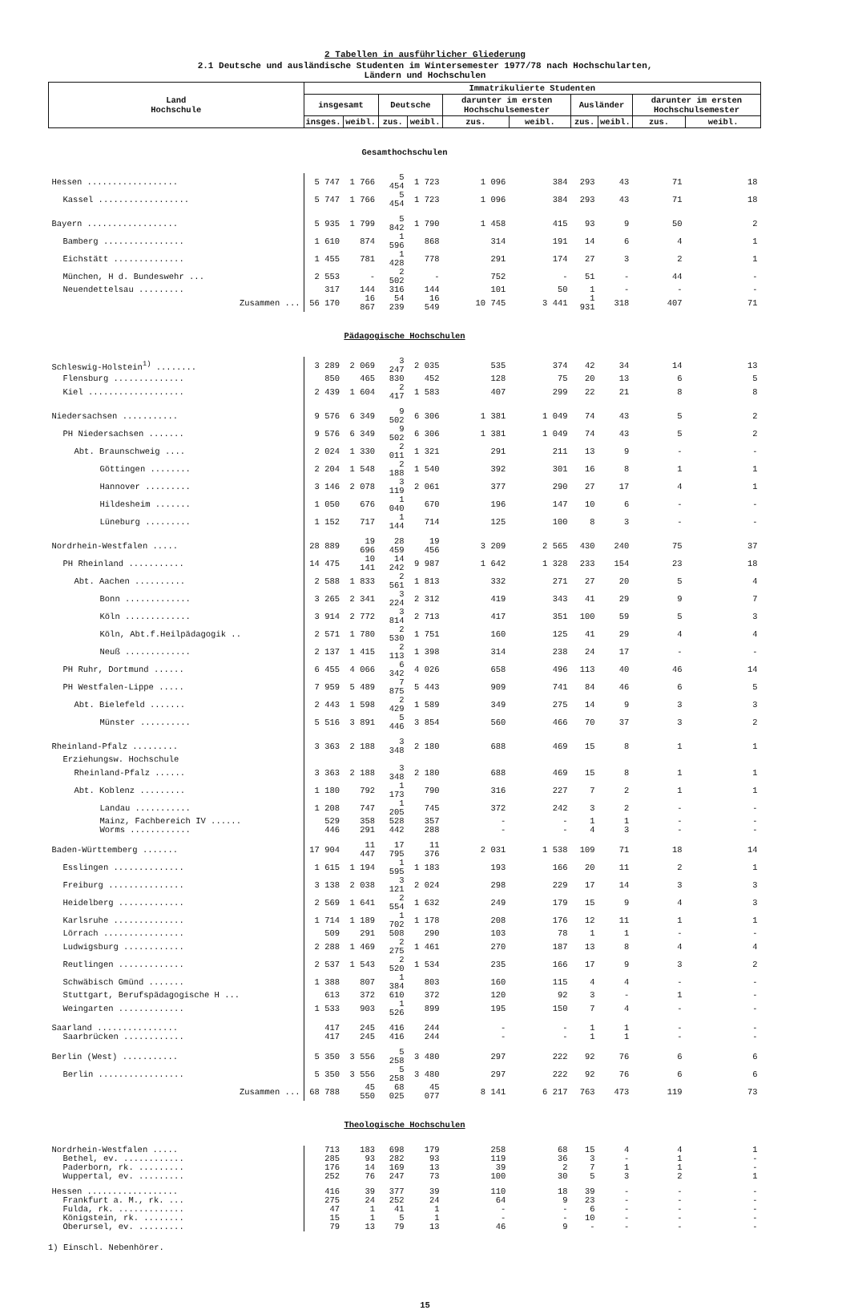2 Tabellen in ausführlicher Gliederung
2.1 Deutsche und ausländische Studenten im Wintersemester 1977/78 nach Hochschularten,
Ländern und Hochschulen
| Land Hochschule | Immatrikulierte Studenten | | | | | | | | | |
| --- | --- | --- | --- | --- | --- | --- | --- | --- | --- | --- |
| | insgesamt | | Deutsche | | darunter im ersten Hochschulsemester | | Ausländer | | darunter im ersten Hochschulsemester | |
| | insges. | weibl. | zus. | weibl. | zus. | weibl. | zus. | weibl. | zus. | weibl. |
| Gesamthochschulen | | | | | | | | | | |
| Hessen .................. | 5 747 | 1 766 | 5 454 | 1 723 | 1 096 | 384 | 293 | 43 | 71 | 18 |
| Kassel .................. | 5 747 | 1 766 | 5 454 | 1 723 | 1 096 | 384 | 293 | 43 | 71 | 18 |
| Bayern .................. | 5 935 | 1 799 | 5 842 | 1 790 | 1 458 | 415 | 93 | 9 | 50 | 2 |
| Bamberg ................ | 1 610 | 874 | 1 596 | 868 | 314 | 191 | 14 | 6 | 4 | 1 |
| Eichstätt .............. | 1 455 | 781 | 1 428 | 778 | 291 | 174 | 27 | 3 | 2 | 1 |
| München, H d. Bundeswehr ... | 2 553 | - | 2 502 | - | 752 | - | 51 | - | 44 | - |
| Neuendettelsau ......... | 317 | 144 | 316 | 144 | 101 | 50 | 1 | - | - | - |
| Zusammen ... | 56 170 | 16 867 | 54 239 | 16 549 | 10 745 | 3 441 | 1 931 | 318 | 407 | 71 |
| Pädagogische Hochschulen | | | | | | | | | | |
| Schleswig-Holstein<sup>1)</sup> ........ | 3 289 | 2 069 | 3 247 | 2 035 | 535 | 374 | 42 | 34 | 14 | 13 |
| Flensburg .............. | 850 | 465 | 830 | 452 | 128 | 75 | 20 | 13 | 6 | 5 |
| Kiel ................... | 2 439 | 1 604 | 2 417 | 1 583 | 407 | 299 | 22 | 21 | 8 | 8 |
| Niedersachsen ........... | 9 576 | 6 349 | 9 502 | 6 306 | 1 381 | 1 049 | 74 | 43 | 5 | 2 |
| PH Niedersachsen ....... | 9 576 | 6 349 | 9 502 | 6 306 | 1 381 | 1 049 | 74 | 43 | 5 | 2 |
| Abt. Braunschweig .... | 2 024 | 1 330 | 2 011 | 1 321 | 291 | 211 | 13 | 9 | - | - |
| Göttingen ........ | 2 204 | 1 548 | 2 188 | 1 540 | 392 | 301 | 16 | 8 | 1 | 1 |
| Hannover ......... | 3 146 | 2 078 | 3 119 | 2 061 | 377 | 290 | 27 | 17 | 4 | 1 |
| Hildesheim ....... | 1 050 | 676 | 1 040 | 670 | 196 | 147 | 10 | 6 | - | - |
| Lüneburg ......... | 1 152 | 717 | 1 144 | 714 | 125 | 100 | 8 | 3 | - | - |
| Nordrhein-Westfalen ..... | 28 889 | 19 696 | 28 459 | 19 456 | 3 209 | 2 565 | 430 | 240 | 75 | 37 |
| PH Rheinland ........... | 14 475 | 10 141 | 14 242 | 9 987 | 1 642 | 1 328 | 233 | 154 | 23 | 18 |
| Abt. Aachen .......... | 2 588 | 1 833 | 2 561 | 1 813 | 332 | 271 | 27 | 20 | 5 | 4 |
| Bonn ............. | 3 265 | 2 341 | 3 224 | 2 312 | 419 | 343 | 41 | 29 | 9 | 7 |
| Köln ............. | 3 914 | 2 772 | 3 814 | 2 713 | 417 | 351 | 100 | 59 | 5 | 3 |
| Köln, Abt.f.Heilpädagogik .. | 2 571 | 1 780 | 2 530 | 1 751 | 160 | 125 | 41 | 29 | 4 | 4 |
| Neuß ............. | 2 137 | 1 415 | 2 113 | 1 398 | 314 | 238 | 24 | 17 | - | - |
| PH Ruhr, Dortmund ...... | 6 455 | 4 066 | 6 342 | 4 026 | 658 | 496 | 113 | 40 | 46 | 14 |
| PH Westfalen-Lippe ..... | 7 959 | 5 489 | 7 875 | 5 443 | 909 | 741 | 84 | 46 | 6 | 5 |
| Abt. Bielefeld ....... | 2 443 | 1 598 | 2 429 | 1 589 | 349 | 275 | 14 | 9 | 3 | 3 |
| Münster .......... | 5 516 | 3 891 | 5 446 | 3 854 | 560 | 466 | 70 | 37 | 3 | 2 |
| Rheinland-Pfalz ......... | 3 363 | 2 188 | 3 348 | 2 180 | 688 | 469 | 15 | 8 | 1 | 1 |
| Erziehungsw. Hochschule | | | | | | | | | | |
| Rheinland-Pfalz ...... | 3 363 | 2 188 | 3 348 | 2 180 | 688 | 469 | 15 | 8 | 1 | 1 |
| Abt. Koblenz ......... | 1 180 | 792 | 1 173 | 790 | 316 | 227 | 7 | 2 | 1 | 1 |
| Landau ........... | 1 208 | 747 | 1 205 | 745 | 372 | 242 | 3 | 2 | - | - |
| Mainz, Fachbereich IV ...... | 529 | 358 | 528 | 357 | - | - | 1 | 1 | - | - |
| Worms ............ | 446 | 291 | 442 | 288 | - | - | 4 | 3 | - | - |
| Baden-Württemberg ....... | 17 904 | 11 447 | 17 795 | 11 376 | 2 031 | 1 538 | 109 | 71 | 18 | 14 |
| Esslingen .............. | 1 615 | 1 194 | 1 595 | 1 183 | 193 | 166 | 20 | 11 | 2 | 1 |
| Freiburg ............... | 3 138 | 2 038 | 3 121 | 2 024 | 298 | 229 | 17 | 14 | 3 | 3 |
| Heidelberg ............. | 2 569 | 1 641 | 2 554 | 1 632 | 249 | 179 | 15 | 9 | 4 | 3 |
| Karlsruhe .............. | 1 714 | 1 189 | 1 702 | 1 178 | 208 | 176 | 12 | 11 | 1 | 1 |
| Lörrach ................ | 509 | 291 | 508 | 290 | 103 | 78 | 1 | 1 | - | - |
| Ludwigsburg ............ | 2 288 | 1 469 | 2 275 | 1 461 | 270 | 187 | 13 | 8 | 4 | 4 |
| Reutlingen ............. | 2 537 | 1 543 | 2 520 | 1 534 | 235 | 166 | 17 | 9 | 3 | 2 |
| Schwäbisch Gmünd ....... | 1 388 | 807 | 1 384 | 803 | 160 | 115 | 4 | 4 | - | - |
| Stuttgart, Berufspädagogische H ... | 613 | 372 | 610 | 372 | 120 | 92 | 3 | - | 1 | - |
| Weingarten ............. | 1 533 | 903 | 1 526 | 899 | 195 | 150 | 7 | 4 | - | - |
| Saarland ................ | 417 | 245 | 416 | 244 | - | - | 1 | 1 | - | - |
| Saarbrücken ............ | 417 | 245 | 416 | 244 | - | - | 1 | 1 | - | - |
| Berlin (West) ........... | 5 350 | 3 556 | 5 258 | 3 480 | 297 | 222 | 92 | 76 | 6 | 6 |
| Berlin ................. | 5 350 | 3 556 | 5 258 | 3 480 | 297 | 222 | 92 | 76 | 6 | 6 |
| Zusammen ... | 68 788 | 45 550 | 68 025 | 45 077 | 8 141 | 6 217 | 763 | 473 | 119 | 73 |
| Theologische Hochschulen | | | | | | | | | | |
| Nordrhein-Westfalen ..... | 713 | 183 | 698 | 179 | 258 | 68 | 15 | 4 | 4 | 1 |
| Bethel, ev. ............ | 285 | 93 | 282 | 93 | 119 | 36 | 3 | - | 1 | - |
| Paderborn, rk. ......... | 176 | 14 | 169 | 13 | 39 | 2 | 7 | 1 | 1 | - |
| Wuppertal, ev. ......... | 252 | 76 | 247 | 73 | 100 | 30 | 5 | 3 | 2 | 1 |
| Hessen .................. | 416 | 39 | 377 | 39 | 110 | 18 | 39 | - | - | - |
| Frankfurt a. M., rk. ... | 275 | 24 | 252 | 24 | 64 | 9 | 23 | - | - | - |
| Fulda, rk. ............. | 47 | 1 | 41 | 1 | - | - | 6 | - | - | - |
| Königstein, rk. ........ | 15 | 1 | 5 | 1 | - | - | 10 | - | - | - |
| Oberursel, ev. ......... | 79 | 13 | 79 | 13 | 46 | 9 | - | - | - | - |
1) Einschl. Nebenhörer.
15